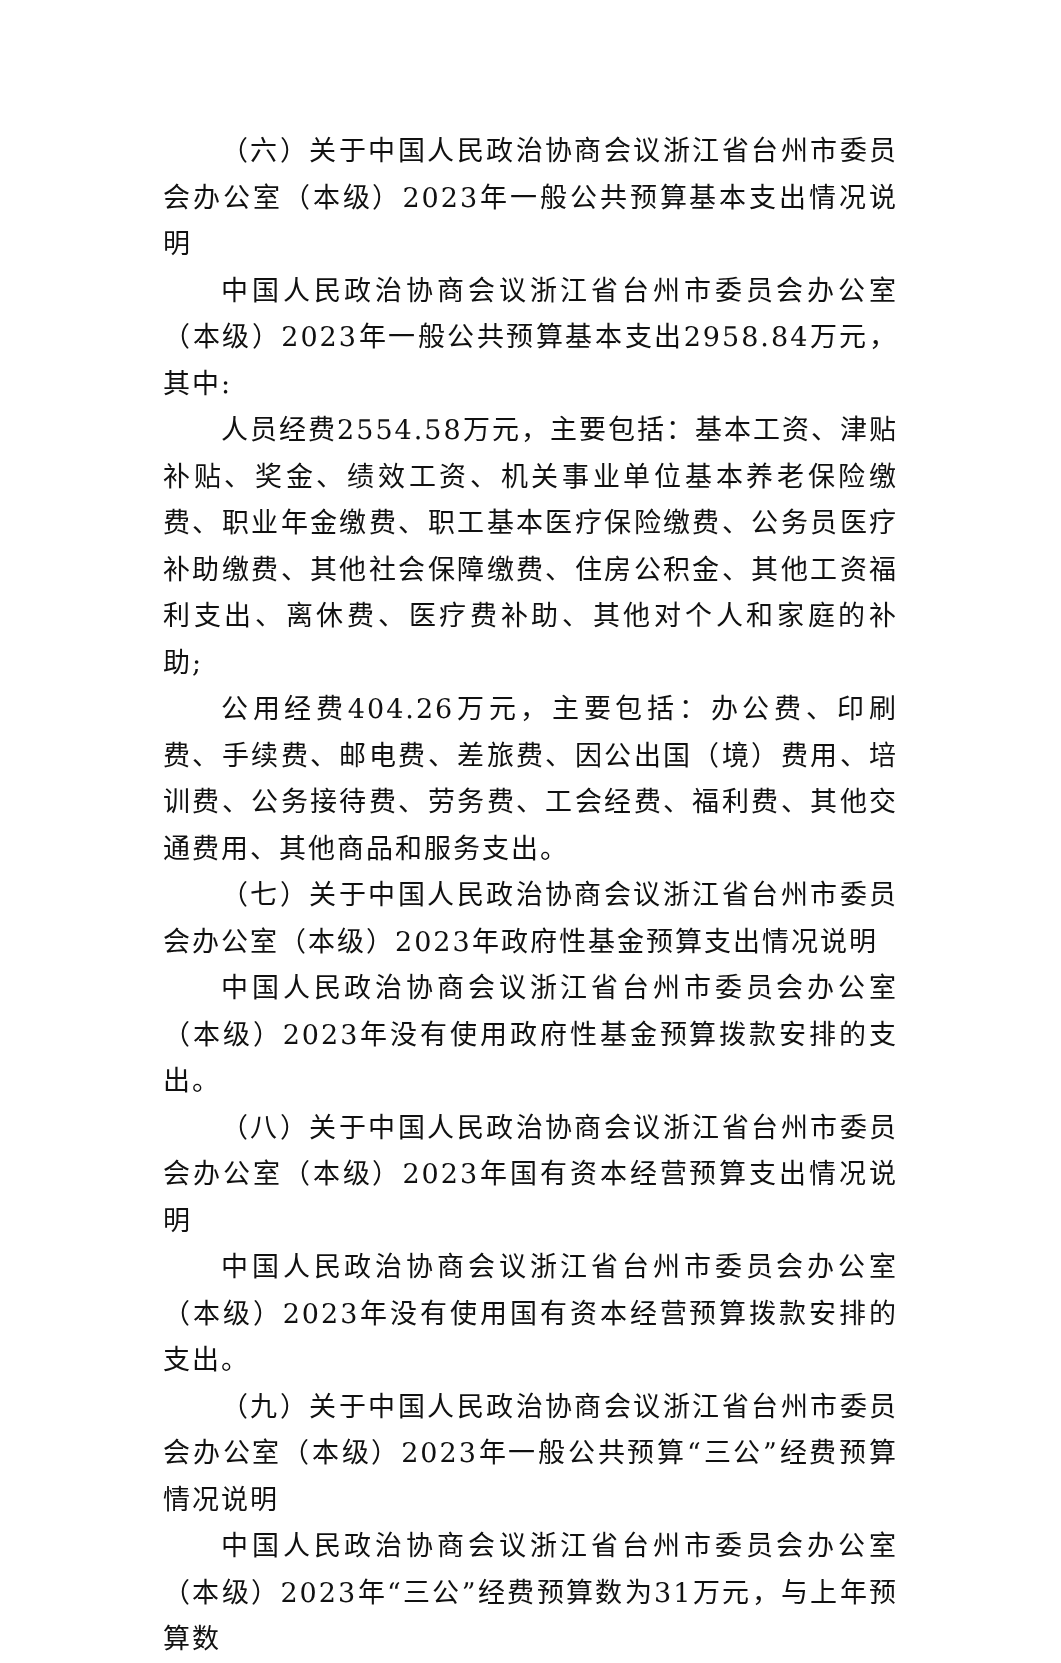（六）关于中国人民政治协商会议浙江省台州市委员会办公室（本级）2023年一般公共预算基本支出情况说明
中国人民政治协商会议浙江省台州市委员会办公室（本级）2023年一般公共预算基本支出2958.84万元，其中:
人员经费2554.58万元，主要包括：基本工资、津贴补贴、奖金、绩效工资、机关事业单位基本养老保险缴费、职业年金缴费、职工基本医疗保险缴费、公务员医疗补助缴费、其他社会保障缴费、住房公积金、其他工资福利支出、离休费、医疗费补助、其他对个人和家庭的补助;
公用经费404.26万元，主要包括：办公费、印刷费、手续费、邮电费、差旅费、因公出国（境）费用、培训费、公务接待费、劳务费、工会经费、福利费、其他交通费用、其他商品和服务支出。
（七）关于中国人民政治协商会议浙江省台州市委员会办公室（本级）2023年政府性基金预算支出情况说明
中国人民政治协商会议浙江省台州市委员会办公室（本级）2023年没有使用政府性基金预算拨款安排的支出。
（八）关于中国人民政治协商会议浙江省台州市委员会办公室（本级）2023年国有资本经营预算支出情况说明
中国人民政治协商会议浙江省台州市委员会办公室（本级）2023年没有使用国有资本经营预算拨款安排的支出。
（九）关于中国人民政治协商会议浙江省台州市委员会办公室（本级）2023年一般公共预算“三公”经费预算情况说明
中国人民政治协商会议浙江省台州市委员会办公室（本级）2023年“三公”经费预算数为31万元，与上年预算数